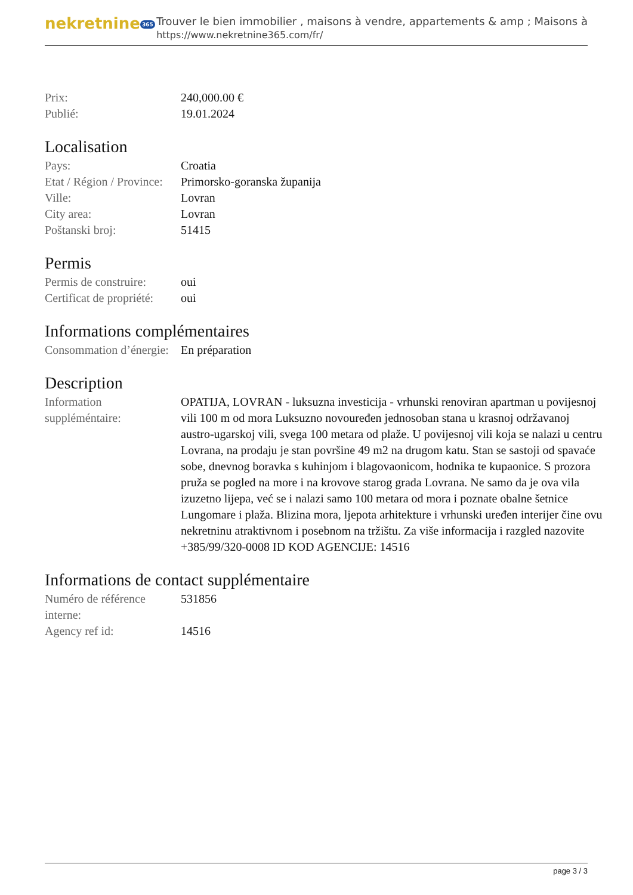nekretnine 365
Trouver le bien immobilier , maisons à vendre, appartements & amp ; Maisons à
https://www.nekretnine365.com/fr/
| Prix: | 240,000.00 € |
| Publié: | 19.01.2024 |
Localisation
| Pays: | Croatia |
| Etat / Région / Province: | Primorsko-goranska županija |
| Ville: | Lovran |
| City area: | Lovran |
| Poštanski broj: | 51415 |
Permis
| Permis de construire: | oui |
| Certificat de propriété: | oui |
Informations complémentaires
| Consommation d’énergie: | En préparation |
Description
| Information suppléméntaire: | OPATIJA, LOVRAN - luksuzna investicija - vrhunski renoviran apartman u povijesnoj vili 100 m od mora Luksuzno novouređen jednosoban stana u krasnoj održavanoj austro-ugarskoj vili, svega 100 metara od plaže. U povijesnoj vili koja se nalazi u centru Lovrana, na prodaju je stan površine 49 m2 na drugom katu. Stan se sastoji od spavaće sobe, dnevnog boravka s kuhinjom i blagovaonicom, hodnika te kupaonice. S prozora pruža se pogled na more i na krovove starog grada Lovrana. Ne samo da je ova vila izuzetno lijepa, već se i nalazi samo 100 metara od mora i poznate obalne šetnice Lungomare i plaža. Blizina mora, ljepota arhitekture i vrhunski uređen interijer čine ovu nekretninu atraktivnom i posebnom na tržištu. Za više informacija i razgled nazovite +385/99/320-0008 ID KOD AGENCIJE: 14516 |
Informations de contact supplémentaire
| Numéro de référence interne: | 531856 |
| Agency ref id: | 14516 |
page 3 / 3